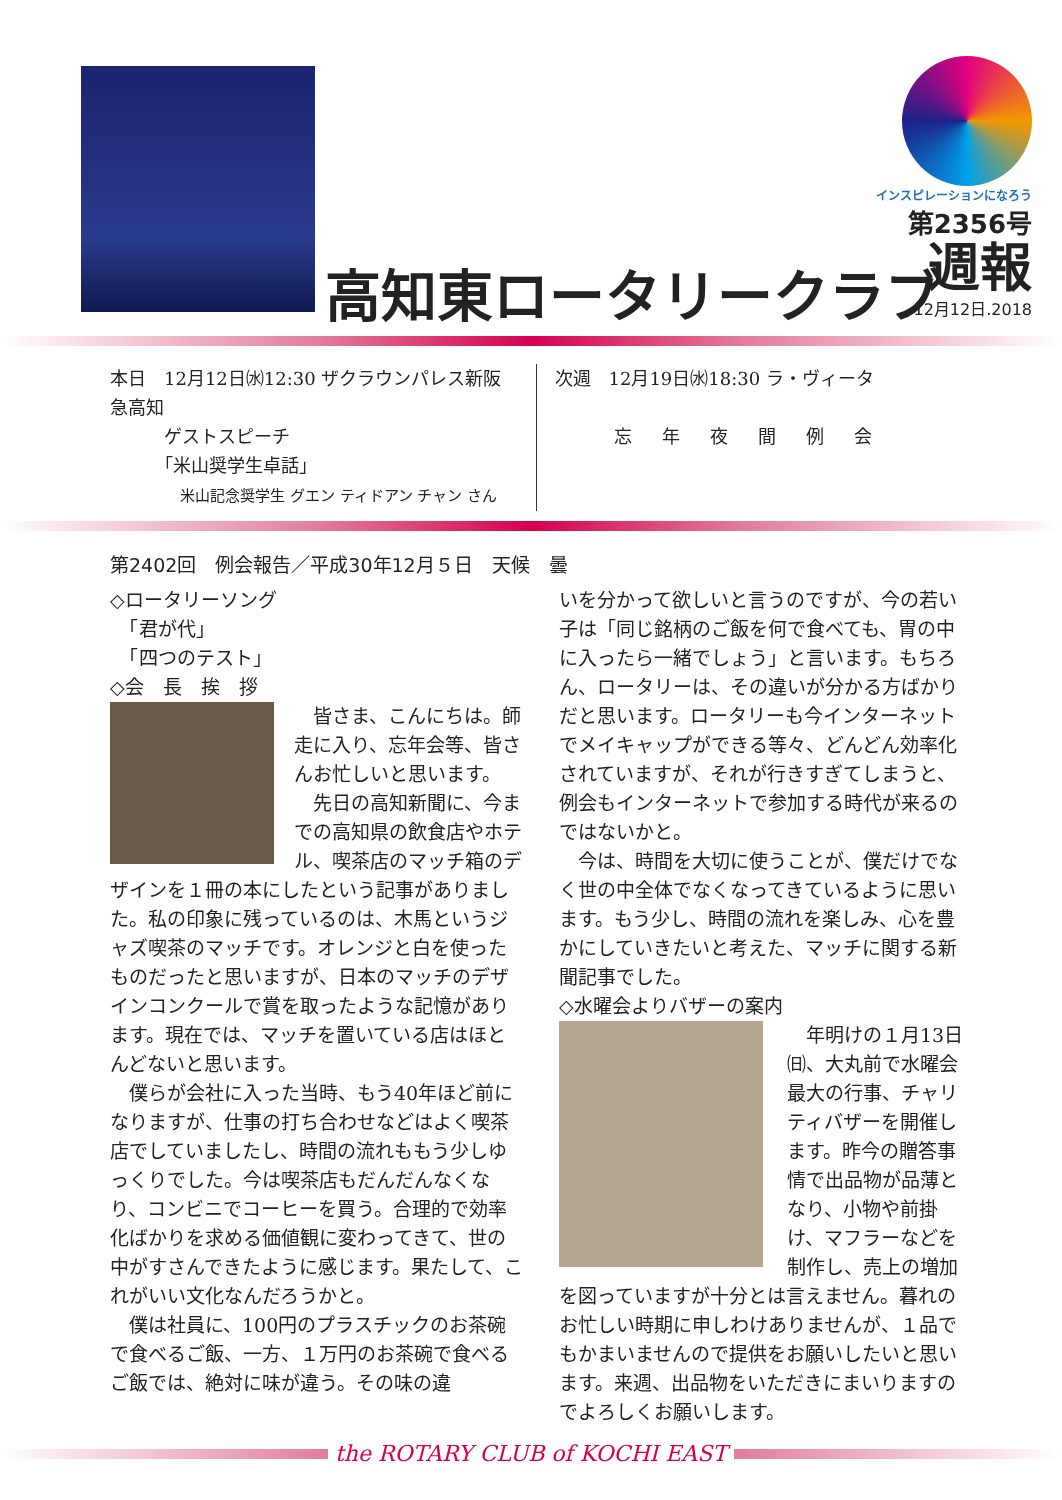高知東ロータリークラブ
インスピレーションになろう
第2356号
週報
12月12日.2018
本日　12月12日㈬12:30 ザクラウンパレス新阪急高知
　　　ゲストスピーチ
　　　「米山奨学生卓話」
米山記念奨学生 グエン ティドアン チャン さん
次週　12月19日㈬18:30 ラ・ヴィータ
忘年夜間例会
第2402回　例会報告／平成30年12月５日　天候　曇
◇ロータリーソング
　「君が代」
　「四つのテスト」
◇会　長　挨　拶
　皆さま、こんにちは。師走に入り、忘年会等、皆さんお忙しいと思います。
　先日の高知新聞に、今までの高知県の飲食店やホテル、喫茶店のマッチ箱のデザインを１冊の本にしたという記事がありました。私の印象に残っているのは、木馬というジャズ喫茶のマッチです。オレンジと白を使ったものだったと思いますが、日本のマッチのデザインコンクールで賞を取ったような記憶があります。現在では、マッチを置いている店はほとんどないと思います。
　僕らが会社に入った当時、もう40年ほど前になりますが、仕事の打ち合わせなどはよく喫茶店でしていましたし、時間の流れももう少しゆっくりでした。今は喫茶店もだんだんなくなり、コンビニでコーヒーを買う。合理的で効率化ばかりを求める価値観に変わってきて、世の中がすさんできたように感じます。果たして、これがいい文化なんだろうかと。
　僕は社員に、100円のプラスチックのお茶碗で食べるご飯、一方、１万円のお茶碗で食べるご飯では、絶対に味が違う。その味の違
いを分かって欲しいと言うのですが、今の若い子は「同じ銘柄のご飯を何で食べても、胃の中に入ったら一緒でしょう」と言います。もちろん、ロータリーは、その違いが分かる方ばかりだと思います。ロータリーも今インターネットでメイキャップができる等々、どんどん効率化されていますが、それが行きすぎてしまうと、例会もインターネットで参加する時代が来るのではないかと。
　今は、時間を大切に使うことが、僕だけでなく世の中全体でなくなってきているように思います。もう少し、時間の流れを楽しみ、心を豊かにしていきたいと考えた、マッチに関する新聞記事でした。
◇水曜会よりバザーの案内
　年明けの１月13日㈰、大丸前で水曜会最大の行事、チャリティバザーを開催します。昨今の贈答事情で出品物が品薄となり、小物や前掛け、マフラーなどを制作し、売上の増加を図っていますが十分とは言えません。暮れのお忙しい時期に申しわけありませんが、１品でもかまいませんので提供をお願いしたいと思います。来週、出品物をいただきにまいりますのでよろしくお願いします。
the ROTARY CLUB of KOCHI EAST